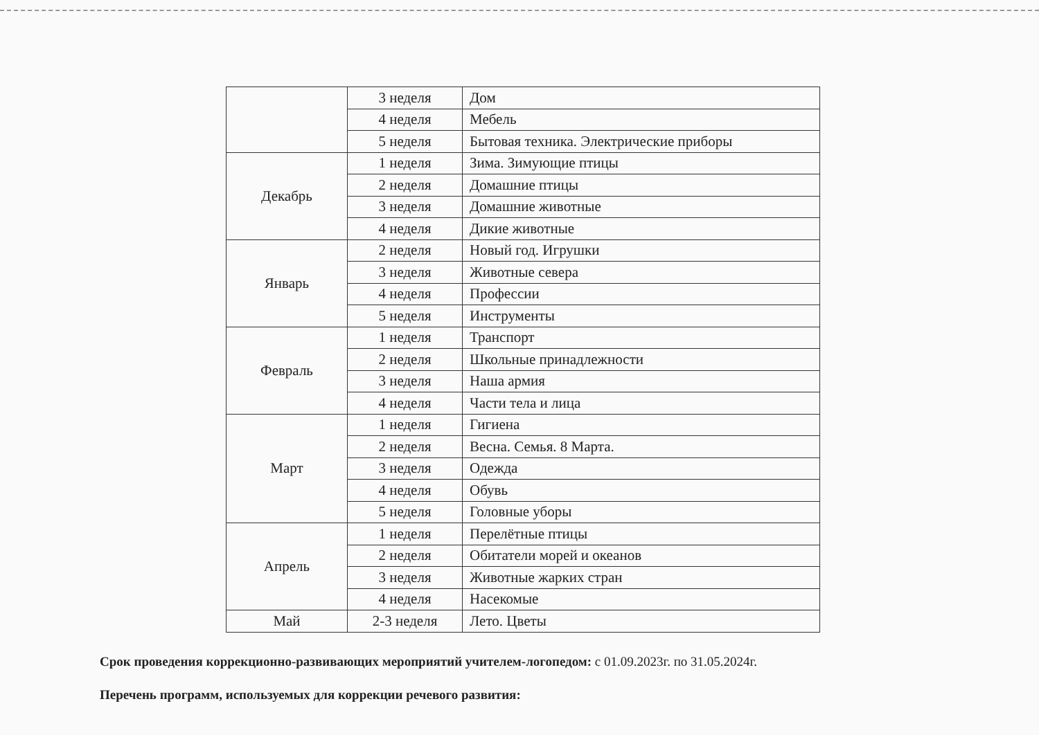| | 3 неделя | Дом |
| | 4 неделя | Мебель |
| | 5 неделя | Бытовая техника. Электрические приборы |
| Декабрь | 1 неделя | Зима. Зимующие птицы |
| | 2 неделя | Домашние птицы |
| | 3 неделя | Домашние животные |
| | 4 неделя | Дикие животные |
| Январь | 2 неделя | Новый год. Игрушки |
| | 3 неделя | Животные севера |
| | 4 неделя | Профессии |
| | 5 неделя | Инструменты |
| Февраль | 1 неделя | Транспорт |
| | 2 неделя | Школьные принадлежности |
| | 3 неделя | Наша армия |
| | 4 неделя | Части тела и лица |
| Март | 1 неделя | Гигиена |
| | 2 неделя | Весна. Семья. 8 Марта. |
| | 3 неделя | Одежда |
| | 4 неделя | Обувь |
| | 5 неделя | Головные уборы |
| Апрель | 1 неделя | Перелётные птицы |
| | 2 неделя | Обитатели морей и океанов |
| | 3 неделя | Животные жарких стран |
| | 4 неделя | Насекомые |
| Май | 2-3 неделя | Лето. Цветы |
Срок проведения коррекционно-развивающих мероприятий учителем-логопедом: с 01.09.2023г. по 31.05.2024г.
Перечень программ, используемых для коррекции речевого развития: